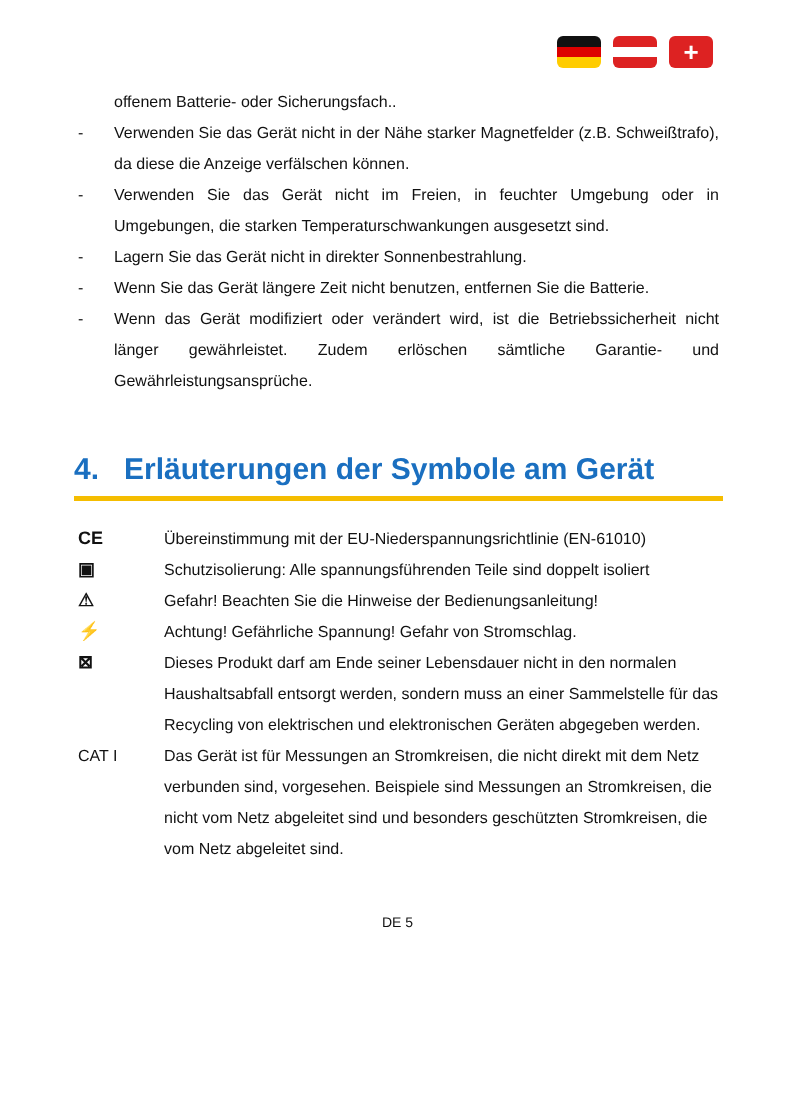+
offenem Batterie- oder Sicherungsfach..
- Verwenden Sie das Gerät nicht in der Nähe starker Magnetfelder (z.B. Schweißtrafo), da diese die Anzeige verfälschen können.
- Verwenden Sie das Gerät nicht im Freien, in feuchter Umgebung oder in Umgebungen, die starken Temperaturschwankungen ausgesetzt sind.
- Lagern Sie das Gerät nicht in direkter Sonnenbestrahlung.
- Wenn Sie das Gerät längere Zeit nicht benutzen, entfernen Sie die Batterie.
- Wenn das Gerät modifiziert oder verändert wird, ist die Betriebssicherheit nicht länger gewährleistet. Zudem erlöschen sämtliche Garantie- und Gewährleistungsansprüche.
4. Erläuterungen der Symbole am Gerät
CE Übereinstimmung mit der EU-Niederspannungsrichtlinie (EN-61010)
▣ Schutzisolierung: Alle spannungsführenden Teile sind doppelt isoliert
⚠ Gefahr! Beachten Sie die Hinweise der Bedienungsanleitung!
⚡ Achtung! Gefährliche Spannung! Gefahr von Stromschlag.
⊠ Dieses Produkt darf am Ende seiner Lebensdauer nicht in den normalen Haushaltsabfall entsorgt werden, sondern muss an einer Sammelstelle für das Recycling von elektrischen und elektronischen Geräten abgegeben werden.
CAT I Das Gerät ist für Messungen an Stromkreisen, die nicht direkt mit dem Netz verbunden sind, vorgesehen. Beispiele sind Messungen an Stromkreisen, die nicht vom Netz abgeleitet sind und besonders geschützten Stromkreisen, die vom Netz abgeleitet sind.
DE 5